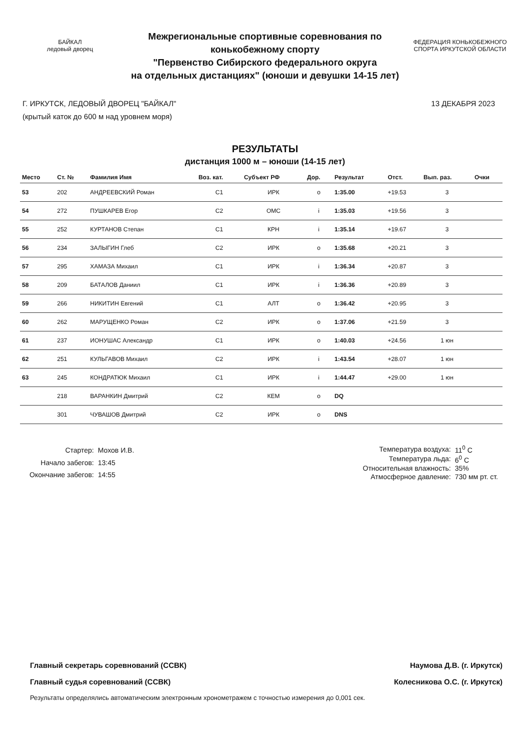БАЙКАЛ
ледовый дворец
Межрегиональные спортивные соревнования по
конькобежному спорту
"Первенство Сибирского федерального округа
на отдельных дистанциях" (юноши и девушки 14-15 лет)
ФЕДЕРАЦИЯ КОНЬКОБЕЖНОГО СПОРТА ИРКУТСКОЙ ОБЛАСТИ
Г. ИРКУТСК, ЛЕДОВЫЙ ДВОРЕЦ "БАЙКАЛ"
(крытый каток до 600 м над уровнем моря)
13 ДЕКАБРЯ 2023
РЕЗУЛЬТАТЫ
дистанция 1000 м – юноши (14-15 лет)
| Место | Ст. № | Фамилия Имя | Воз. кат. | Субъект РФ | Дор. | Результат | Отст. | Вып. раз. | Очки |
| --- | --- | --- | --- | --- | --- | --- | --- | --- | --- |
| 53 | 202 | АНДРЕЕВСКИЙ Роман | С1 | ИРК | o | 1:35.00 | +19.53 | 3 | |
| 54 | 272 | ПУШКАРЕВ Егор | С2 | ОМС | i | 1:35.03 | +19.56 | 3 | |
| 55 | 252 | КУРТАНОВ Степан | С1 | КРН | i | 1:35.14 | +19.67 | 3 | |
| 56 | 234 | ЗАЛЫГИН Глеб | С2 | ИРК | o | 1:35.68 | +20.21 | 3 | |
| 57 | 295 | ХАМАЗА Михаил | С1 | ИРК | i | 1:36.34 | +20.87 | 3 | |
| 58 | 209 | БАТАЛОВ Даниил | С1 | ИРК | i | 1:36.36 | +20.89 | 3 | |
| 59 | 266 | НИКИТИН Евгений | С1 | АЛТ | o | 1:36.42 | +20.95 | 3 | |
| 60 | 262 | МАРУЩЕНКО Роман | С2 | ИРК | o | 1:37.06 | +21.59 | 3 | |
| 61 | 237 | ИОНУШАС Александр | С1 | ИРК | o | 1:40.03 | +24.56 | 1 юн | |
| 62 | 251 | КУЛЬГАВОВ Михаил | С2 | ИРК | i | 1:43.54 | +28.07 | 1 юн | |
| 63 | 245 | КОНДРАТЮК Михаил | С1 | ИРК | i | 1:44.47 | +29.00 | 1 юн | |
| | 218 | ВАРАНКИН Дмитрий | С2 | КЕМ | o | DQ | | | |
| | 301 | ЧУВАШОВ Дмитрий | С2 | ИРК | o | DNS | | | |
| Стартер: | Мохов И.В. |
| Начало забегов: | 13:45 |
| Окончание забегов: | 14:55 |
| Температура воздуха: | 11<sup>0</sup> С |
| Температура льда: | 6<sup>0</sup> С |
| Относительная влажность: | 35% |
| Атмосферное давление: | 730 мм рт. ст. |
Главный секретарь соревнований (ССВК) Наумова Д.В. (г. Иркутск)
Главный судья соревнований (ССВК) Колесникова О.С. (г. Иркутск)
Результаты определялись автоматическим электронным хронометражем с точностью измерения до 0,001 сек.